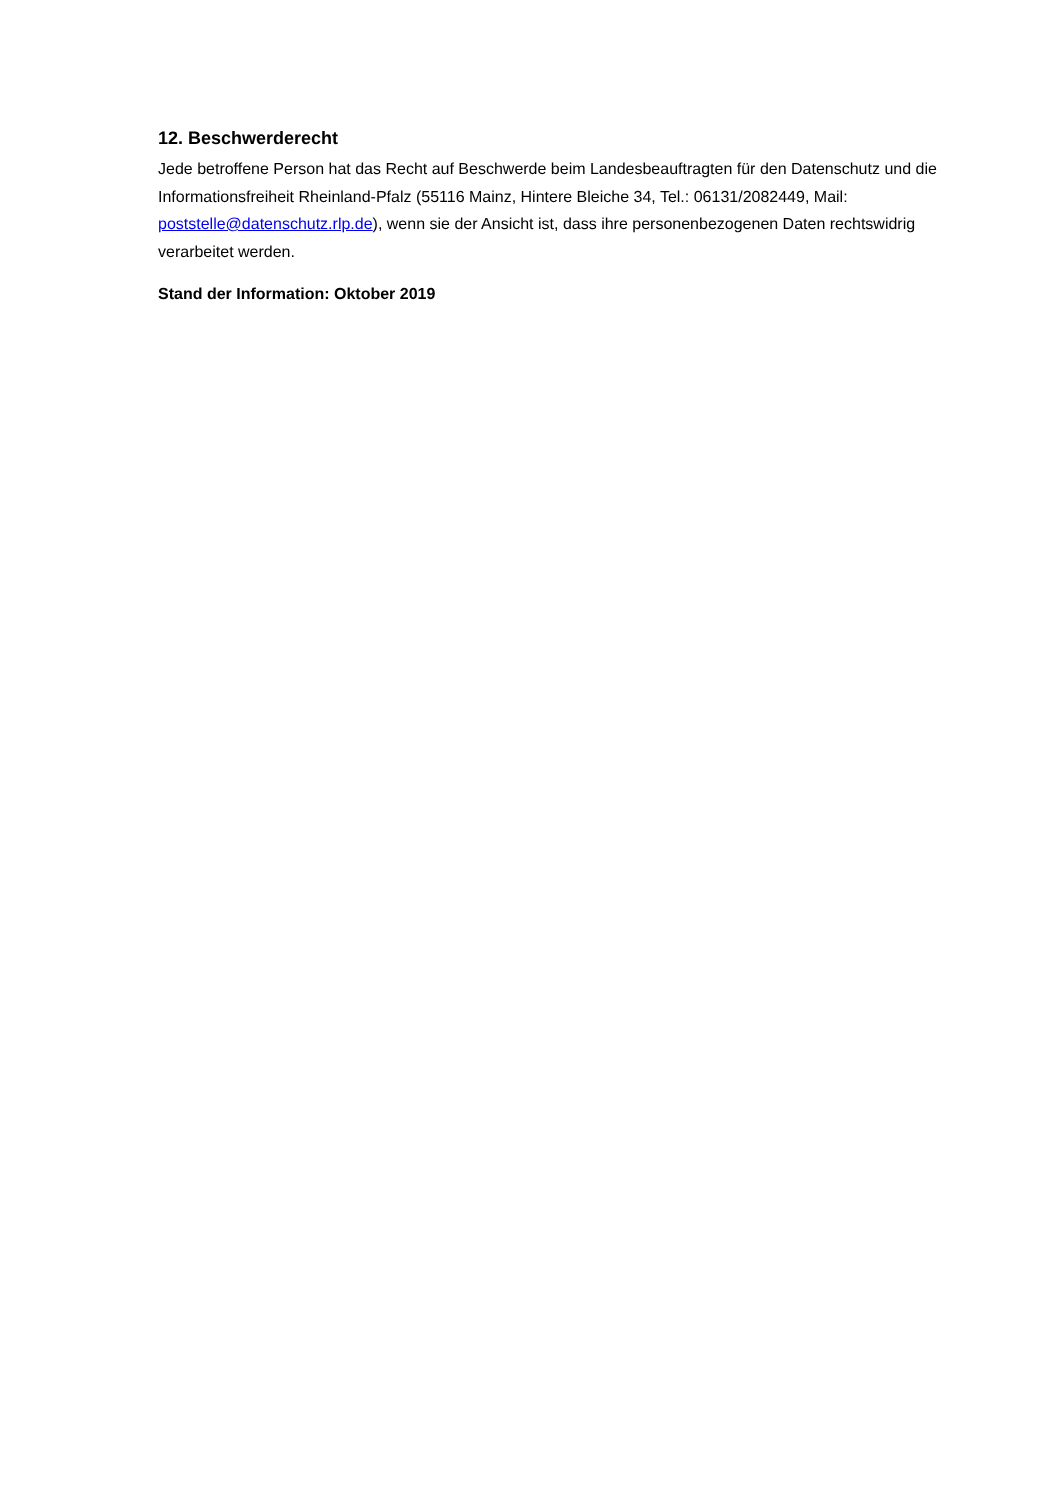12. Beschwerderecht
Jede betroffene Person hat das Recht auf Beschwerde beim Landesbeauftragten für den Datenschutz und die Informationsfreiheit Rheinland-Pfalz (55116 Mainz, Hintere Bleiche 34, Tel.: 06131/2082449, Mail: poststelle@datenschutz.rlp.de), wenn sie der Ansicht ist, dass ihre personenbezogenen Daten rechtswidrig verarbeitet werden.
Stand der Information: Oktober 2019